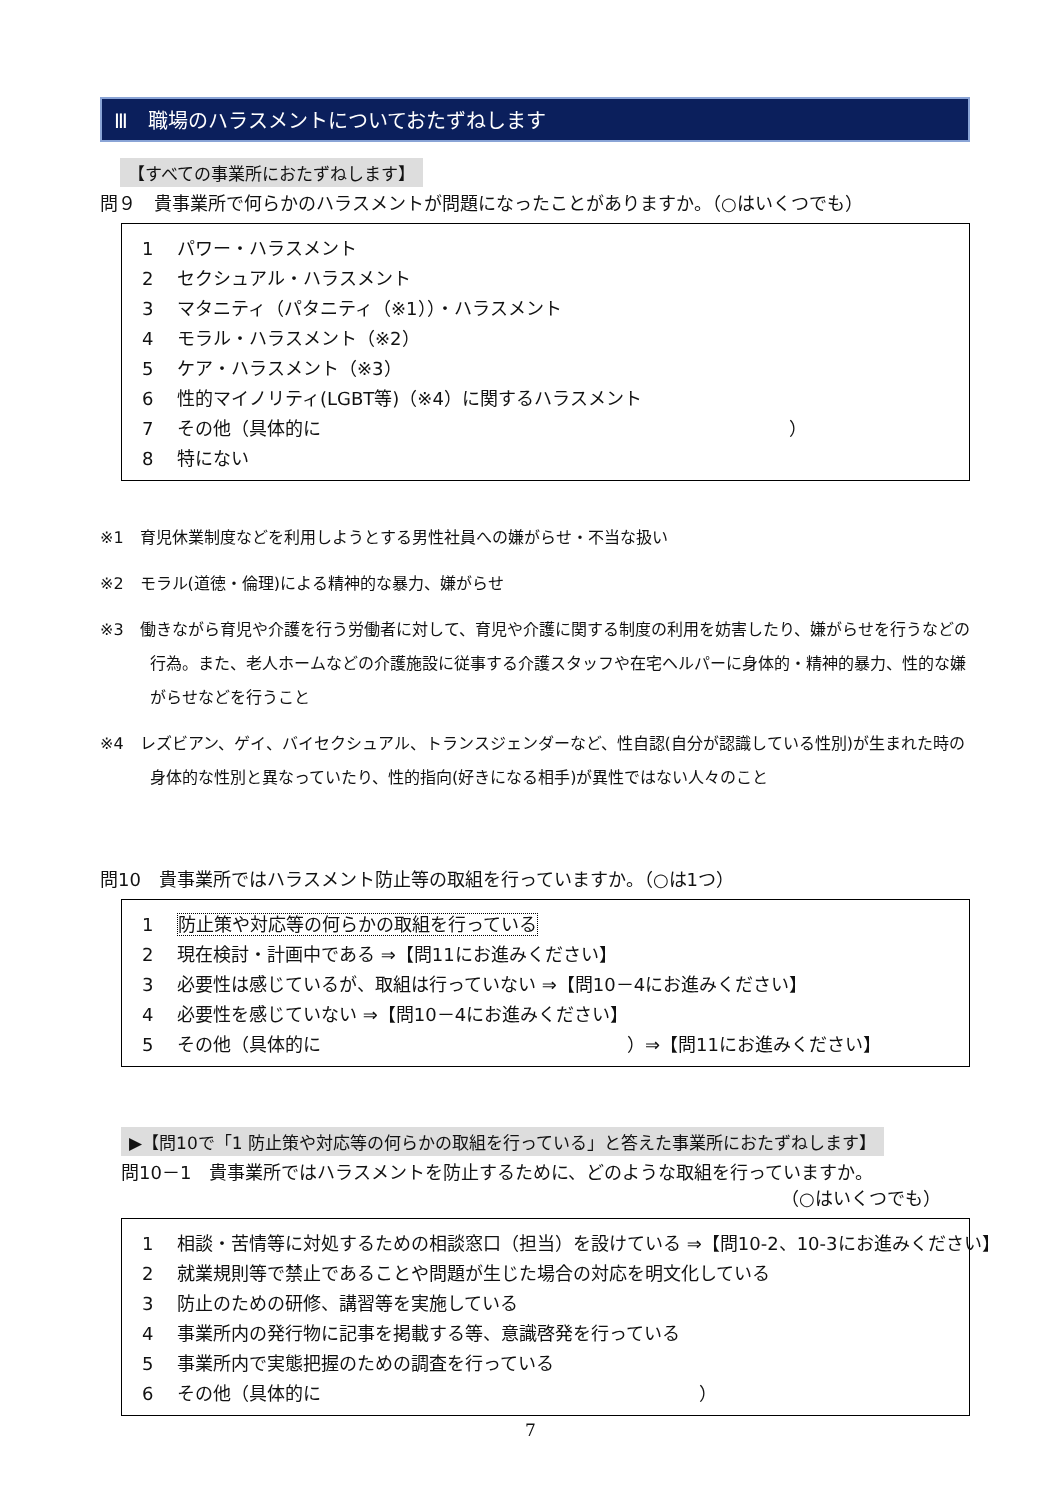Ⅲ　職場のハラスメントについておたずねします
【すべての事業所におたずねします】
問９　貴事業所で何らかのハラスメントが問題になったことがありますか。（○はいくつでも）
1 パワー・ハラスメント
2 セクシュアル・ハラスメント
3 マタニティ（パタニティ（※1））・ハラスメント
4 モラル・ハラスメント（※2）
5 ケア・ハラスメント（※3）
6 性的マイノリティ(LGBT等)（※4）に関するハラスメント
7 その他（具体的に　　　　　　　　　　　　　　　　　　　　　　　　　　）
8 特にない
※1　育児休業制度などを利用しようとする男性社員への嫌がらせ・不当な扱い
※2　モラル(道徳・倫理)による精神的な暴力、嫌がらせ
※3　働きながら育児や介護を行う労働者に対して、育児や介護に関する制度の利用を妨害したり、嫌がらせを行うなどの行為。また、老人ホームなどの介護施設に従事する介護スタッフや在宅ヘルパーに身体的・精神的暴力、性的な嫌がらせなどを行うこと
※4　レズビアン、ゲイ、バイセクシュアル、トランスジェンダーなど、性自認(自分が認識している性別)が生まれた時の身体的な性別と異なっていたり、性的指向(好きになる相手)が異性ではない人々のこと
問10　貴事業所ではハラスメント防止等の取組を行っていますか。（○は1つ）
1 防止策や対応等の何らかの取組を行っている
2 現在検討・計画中である ⇒【問11にお進みください】
3 必要性は感じているが、取組は行っていない ⇒【問10－4にお進みください】
4 必要性を感じていない ⇒【問10－4にお進みください】
5 その他（具体的に　　　　　　　　　　　　　　　　　）⇒【問11にお進みください】
▶【問10で「1 防止策や対応等の何らかの取組を行っている」と答えた事業所におたずねします】
問10－1　貴事業所ではハラスメントを防止するために、どのような取組を行っていますか。
（○はいくつでも）
1 相談・苦情等に対処するための相談窓口（担当）を設けている ⇒【問10-2、10-3にお進みください】
2 就業規則等で禁止であることや問題が生じた場合の対応を明文化している
3 防止のための研修、講習等を実施している
4 事業所内の発行物に記事を掲載する等、意識啓発を行っている
5 事業所内で実態把握のための調査を行っている
6 その他（具体的に　　　　　　　　　　　　　　　　　　　　　）
7